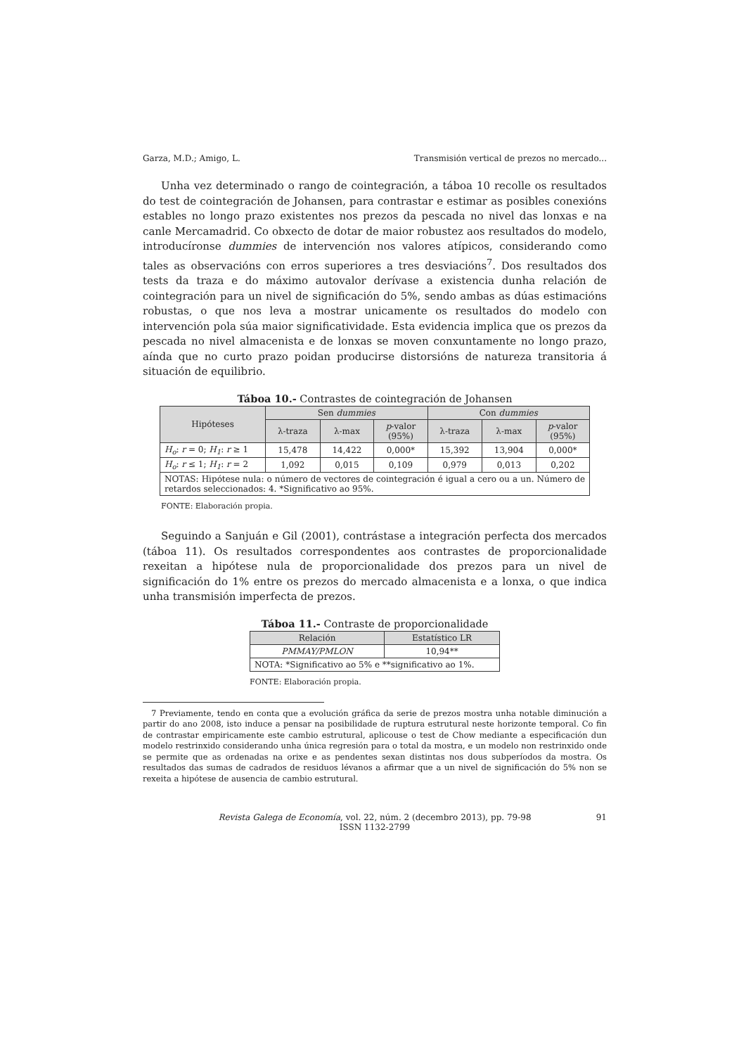Garza, M.D.; Amigo, L. Transmisión vertical de prezos no mercado...
Unha vez determinado o rango de cointegración, a táboa 10 recolle os resultados do test de cointegración de Johansen, para contrastar e estimar as posibles conexións estables no longo prazo existentes nos prezos da pescada no nivel das lonxas e na canle Mercamadrid. Co obxecto de dotar de maior robustez aos resultados do modelo, introducíronse dummies de intervención nos valores atípicos, considerando como tales as observacións con erros superiores a tres desviacións<sup>7</sup>. Dos resultados dos tests da traza e do máximo autovalor derívase a existencia dunha relación de cointegración para un nivel de significación do 5%, sendo ambas as dúas estimacións robustas, o que nos leva a mostrar unicamente os resultados do modelo con intervención pola súa maior significatividade. Esta evidencia implica que os prezos da pescada no nivel almacenista e de lonxas se moven conxuntamente no longo prazo, aínda que no curto prazo poidan producirse distorsións de natureza transitoria á situación de equilibrio.
Táboa 10.- Contrastes de cointegración de Johansen
| Hipóteses | Sen dummies | | | Con dummies | | |
| --- | --- | --- | --- | --- | --- | --- |
| | λ-traza | λ-max | p -valor (95%) | λ-traza | λ-max | p -valor (95%) |
| H<sub>o</sub> : r = 0; H<sub>1</sub> : r ≥ 1 | 15,478 | 14,422 | 0,000* | 15,392 | 13,904 | 0,000* |
| H<sub>o</sub> : r ≤ 1; H<sub>1</sub> : r = 2 | 1,092 | 0,015 | 0,109 | 0,979 | 0,013 | 0,202 |
| NOTAS: Hipótese nula: o número de vectores de cointegración é igual a cero ou a un. Número de retardos seleccionados: 4. *Significativo ao 95%. | | | | | | |
FONTE: Elaboración propia.
Seguindo a Sanjuán e Gil (2001), contrástase a integración perfecta dos mercados (táboa 11). Os resultados correspondentes aos contrastes de proporcionalidade rexeitan a hipótese nula de proporcionalidade dos prezos para un nivel de significación do 1% entre os prezos do mercado almacenista e a lonxa, o que indica unha transmisión imperfecta de prezos.
Táboa 11.- Contraste de proporcionalidade
| Relación | Estatístico LR |
| --- | --- |
| PMMAY/PMLON | 10,94** |
| NOTA: *Significativo ao 5% e **significativo ao 1%. | |
FONTE: Elaboración propia.
7 Previamente, tendo en conta que a evolución gráfica da serie de prezos mostra unha notable diminución a partir do ano 2008, isto induce a pensar na posibilidade de ruptura estrutural neste horizonte temporal. Co fin de contrastar empiricamente este cambio estrutural, aplicouse o test de Chow mediante a especificación dun modelo restrinxido considerando unha única regresión para o total da mostra, e un modelo non restrinxido onde se permite que as ordenadas na orixe e as pendentes sexan distintas nos dous subperíodos da mostra. Os resultados das sumas de cadrados de residuos lévanos a afirmar que a un nivel de significación do 5% non se rexeita a hipótese de ausencia de cambio estrutural.
Revista Galega de Economía, vol. 22, núm. 2 (decembro 2013), pp. 79-98
ISSN 1132-2799
91